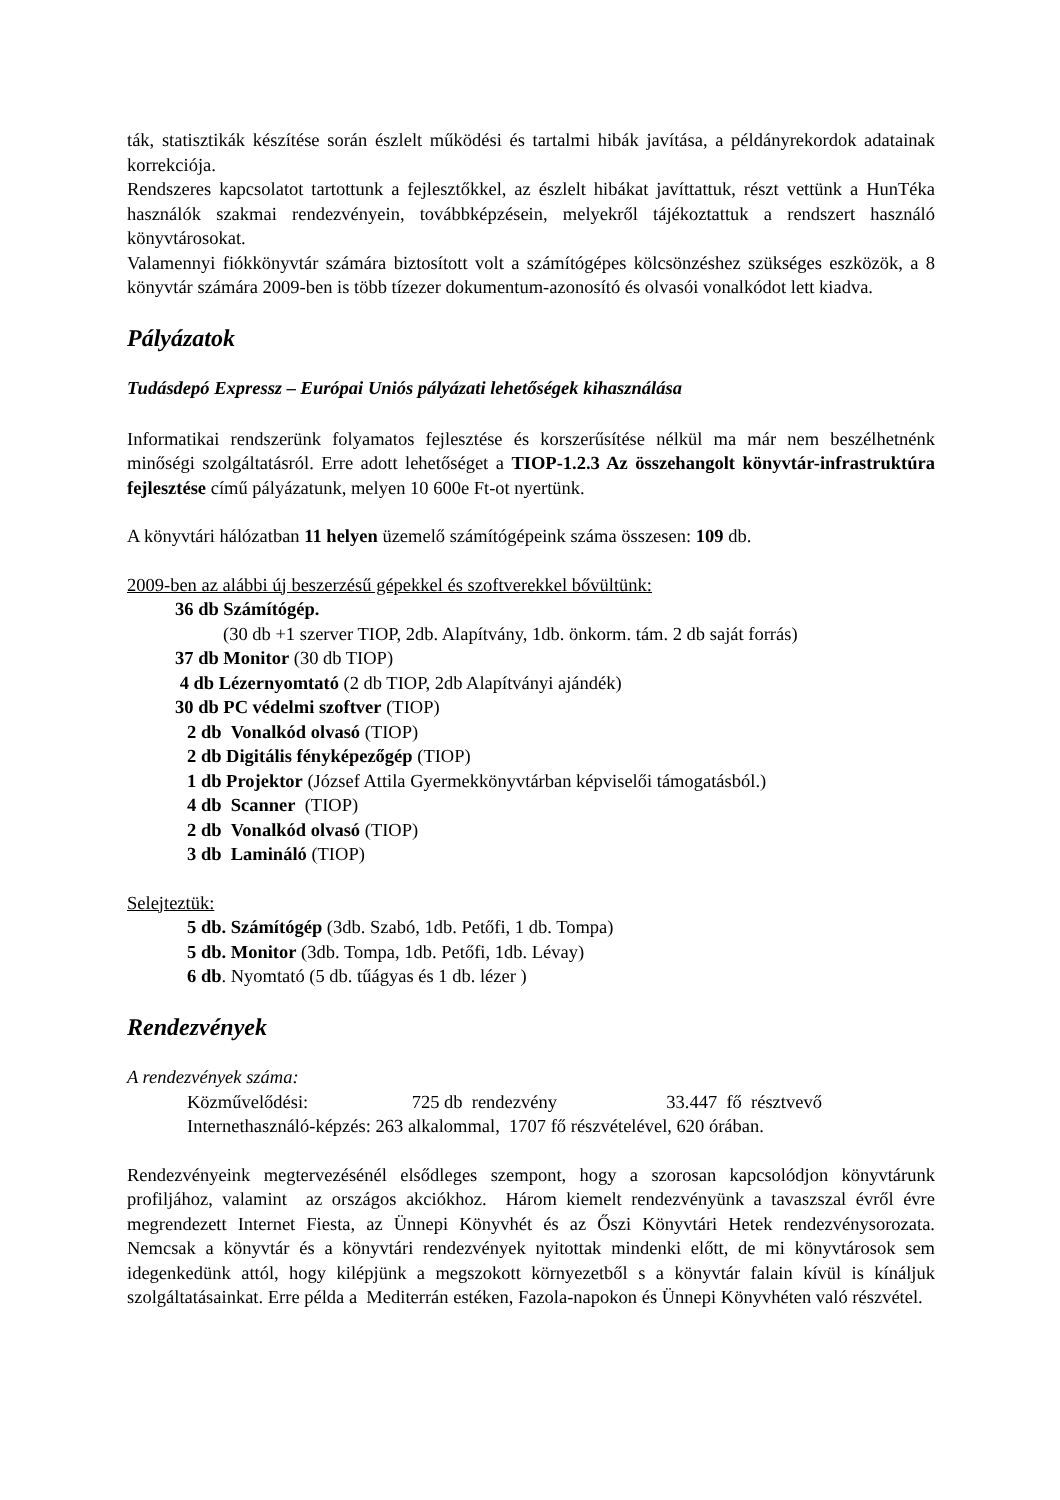ták, statisztikák készítése során észlelt működési és tartalmi hibák javítása, a példányrekordok adatainak korrekciója.
Rendszeres kapcsolatot tartottunk a fejlesztőkkel, az észlelt hibákat javíttattuk, részt vettünk a HunTéka használók szakmai rendezvényein, továbbképzésein, melyekről tájékoztattuk a rendszert használó könyvtárosokat.
Valamennyi fiókkönyvtár számára biztosított volt a számítógépes kölcsönzéshez szükséges eszközök, a 8 könyvtár számára 2009-ben is több tízezer dokumentum-azonosító és olvasói vonalkódot lett kiadva.
Pályázatok
Tudásdepó Expressz – Európai Uniós pályázati lehetőségek kihasználása
Informatikai rendszerünk folyamatos fejlesztése és korszerűsítése nélkül ma már nem beszélhetnénk minőségi szolgáltatásról. Erre adott lehetőséget a TIOP-1.2.3 Az összehangolt könyvtár-infrastruktúra fejlesztése című pályázatunk, melyen 10 600e Ft-ot nyertünk.
A könyvtári hálózatban 11 helyen üzemelő számítógépeink száma összesen: 109 db.
2009-ben az alábbi új beszerzésű gépekkel és szoftverekkel bővültünk:
36 db Számítógép.
(30 db +1 szerver TIOP, 2db. Alapítvány, 1db. önkorm. tám. 2 db saját forrás)
37 db Monitor (30 db TIOP)
4 db Lézernyomtató (2 db TIOP, 2db Alapítványi ajándék)
30 db PC védelmi szoftver (TIOP)
2 db Vonalkód olvasó (TIOP)
2 db Digitális fényképezőgép (TIOP)
1 db Projektor (József Attila Gyermekkönyvtárban képviselői támogatásból.)
4 db Scanner (TIOP)
2 db Vonalkód olvasó (TIOP)
3 db Lamináló (TIOP)
Selejteztük:
5 db. Számítógép (3db. Szabó, 1db. Petőfi, 1 db. Tompa)
5 db. Monitor (3db. Tompa, 1db. Petőfi, 1db. Lévay)
6 db. Nyomtató (5 db. tűágyas és 1 db. lézer )
Rendezvények
A rendezvények száma:
Közművelődési: 725 db rendezvény 33.447 fő résztvevő
Internethasználó-képzés: 263 alkalommal, 1707 fő részvételével, 620 órában.
Rendezvényeink megtervezésénél elsődleges szempont, hogy a szorosan kapcsolódjon könyvtárunk profiljához, valamint az országos akciókhoz. Három kiemelt rendezvényünk a tavaszszal évről évre megrendezett Internet Fiesta, az Ünnepi Könyvhét és az Őszi Könyvtári Hetek rendezvénysorozata. Nemcsak a könyvtár és a könyvtári rendezvények nyitottak mindenki előtt, de mi könyvtárosok sem idegenkedünk attól, hogy kilépjünk a megszokott környezetből s a könyvtár falain kívül is kínáljuk szolgáltatásainkat. Erre példa a Mediterrán estéken, Fazola-napokon és Ünnepi Könyvhéten való részvétel.